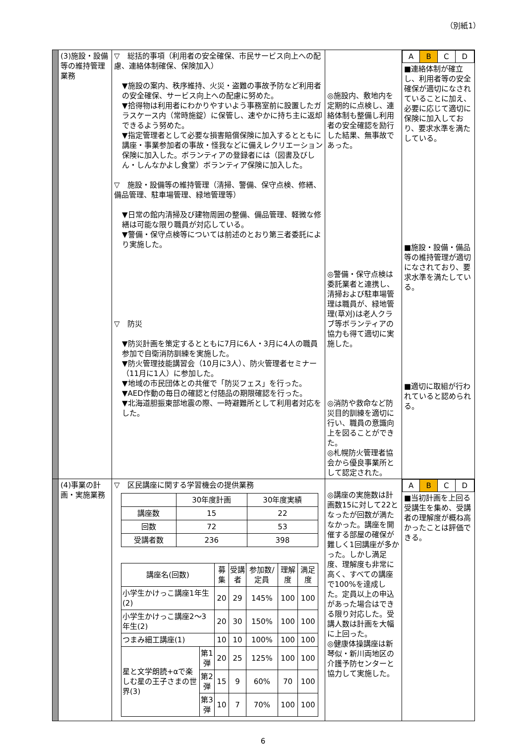（別紙1）
| | (3)施設・設備等の維持管理業務 | ▽ 総括的事項（利用者の安全確保、市民サービス向上への配慮、連絡体制確保、保険加入） ▼施設の案内、秩序維持、火災・盗難の事故予防など利用者の安全確保、サービス向上への配慮に努めた。 ▼拾得物は利用者にわかりやすいよう事務室前に設置したガラスケース内（常時施錠）に保管し、速やかに持ち主に返却できるよう努めた。 ▼指定管理者として必要な損害賠償保険に加入するとともに講座・事業参加者の事故・怪我などに備えレクリエーション保険に加入した。ボランティアの登録者には（図書及びしん・しんなかよし食堂）ボランティア保険に加入した。 ▽ 施設・設備等の維持管理（清掃、警備、保守点検、修繕、備品管理、駐車場管理、緑地管理等） ▼日常の館内清掃及び建物周囲の整備、備品管理、軽微な修繕は可能な限り職員が対応している。 ▼警備・保守点検等については前述のとおり第三者委託により実施した。 ▽ 防災 ▼防災計画を策定するとともに7月に6人・3月に4人の職員参加で自衛消防訓練を実施した。 ▼防火管理技能講習会（10月に3人）、防火管理者セミナー（11月に1人）に参加した。 ▼地域の市民団体との共催で「防災フェス」を行った。 ▼AED作動の毎日の確認と付随品の期限確認を行った。 ▼北海道胆振東部地震の際、一時避難所として利用者対応をした。 | ◎施設内、敷地内を定期的に点検し、連絡体制も整備し利用者の安全確認を励行した結果、無事故であった。 ◎警備・保守点検は委託業者と連携し、清掃および駐車場管理は職員が、緑地管理(草刈)は老人クラブ等ボランティアの協力も得て適切に実施した。 ◎消防や救命など防災目的訓練を適切に行い、職員の意識向上を図ることができた。 ◎札幌防火管理者協会から優良事業所として認定された。 | / A / B / C / D / ■連絡体制が確立し、利用者等の安全確保が適切になされていることに加え、必要に応じて適切に保険に加入しており、要求水準を満たしている。 ■施設・設備・備品等の維持管理が適切になされており、要求水準を満たしている。 ■適切に取組が行われていると認められる。 |
| | (4)事業の計画・実施業務 | ▽ 区民講座に関する学習機会の提供業務 / / 30年度計画 / 30年度実績 / / --- / --- / --- / / 講座数 / 15 / 22 / / 回数 / 72 / 53 / / 受講者数 / 236 / 398 / / 講座名(回数) / / 募集 / 受講者 / 参加数/定員 / 理解度 / 満足度 / / --- / --- / --- / --- / --- / --- / --- / / 小学生かけっこ講座1年生(2) / / 20 / 29 / 145% / 100 / 100 / / 小学生かけっこ講座2～3年生(2) / / 20 / 30 / 150% / 100 / 100 / / つまみ細工講座(1) / / 10 / 10 / 100% / 100 / 100 / / 星と文学朗読+αで楽しむ星の王子さまの世界(3) / 第1弾 / 20 / 25 / 125% / 100 / 100 / / / 第2弾 / 15 / 9 / 60% / 70 / 100 / / / 第3弾 / 10 / 7 / 70% / 100 / 100 / | ◎講座の実施数は計画数15に対して22となったが回数が満たなかった。講座を開催する部屋の確保が難しく1回講座が多かった。しかし満足度、理解度も非常に高く、すべての講座で100%を達成した。定員以上の申込があった場合はできる限り対応した。受講人数は計画を大幅に上回った。 ◎健康体操講座は新琴似・新川両地区の介護予防センターと協力して実施した。 | / A / B / C / D / ■当初計画を上回る受講生を集め、受講者の理解度が概ね高かったことは評価できる。 |
6